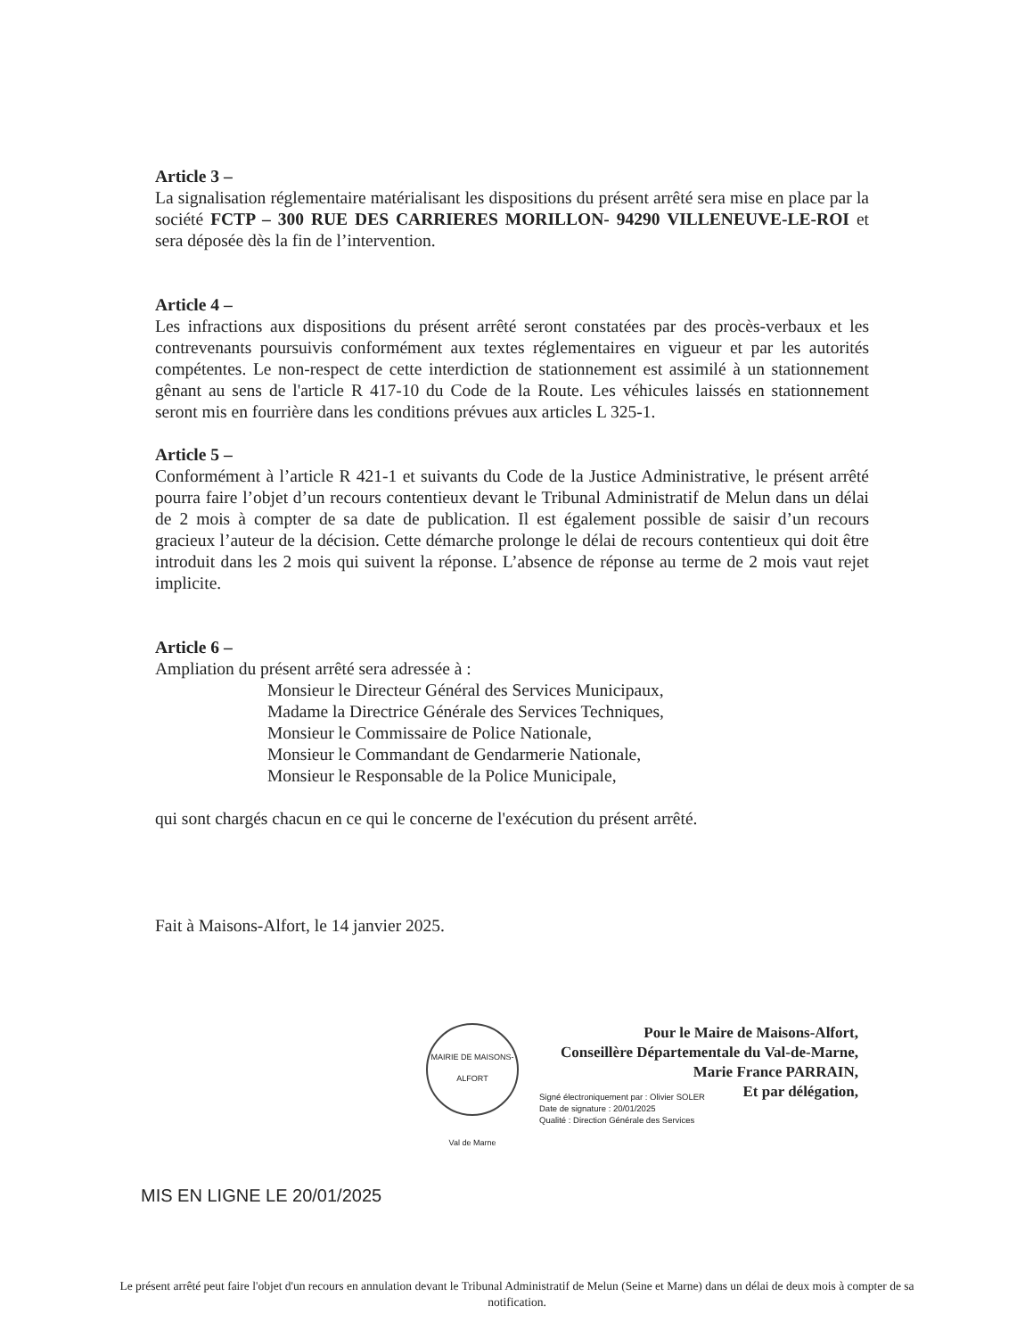Article 3 –
La signalisation réglementaire matérialisant les dispositions du présent arrêté sera mise en place par la société FCTP – 300 RUE DES CARRIERES MORILLON- 94290 VILLENEUVE-LE-ROI et sera déposée dès la fin de l’intervention.
Article 4 –
Les infractions aux dispositions du présent arrêté seront constatées par des procès-verbaux et les contrevenants poursuivis conformément aux textes réglementaires en vigueur et par les autorités compétentes. Le non-respect de cette interdiction de stationnement est assimilé à un stationnement gênant au sens de l'article R 417-10 du Code de la Route. Les véhicules laissés en stationnement seront mis en fourrière dans les conditions prévues aux articles L 325-1.
Article 5 –
Conformément à l’article R 421-1 et suivants du Code de la Justice Administrative, le présent arrêté pourra faire l’objet d’un recours contentieux devant le Tribunal Administratif de Melun dans un délai de 2 mois à compter de sa date de publication. Il est également possible de saisir d’un recours gracieux l’auteur de la décision. Cette démarche prolonge le délai de recours contentieux qui doit être introduit dans les 2 mois qui suivent la réponse. L’absence de réponse au terme de 2 mois vaut rejet implicite.
Article 6 –
Ampliation du présent arrêté sera adressée à :
Monsieur le Directeur Général des Services Municipaux,
Madame la Directrice Générale des Services Techniques,
Monsieur le Commissaire de Police Nationale,
Monsieur le Commandant de Gendarmerie Nationale,
Monsieur le Responsable de la Police Municipale,
qui sont chargés chacun en ce qui le concerne de l'exécution du présent arrêté.
Fait à Maisons-Alfort, le 14 janvier 2025.
MAIRIE DE MAISONS-ALFORT
Val de Marne
Pour le Maire de Maisons-Alfort,
Conseillère Départementale du Val-de-Marne,
Marie France PARRAIN,
Et par délégation,
Signé électroniquement par : Olivier SOLER
Date de signature : 20/01/2025
Qualité : Direction Générale des Services
MIS EN LIGNE LE 20/01/2025
Le présent arrêté peut faire l'objet d'un recours en annulation devant le Tribunal Administratif de Melun (Seine et Marne) dans un délai de deux mois à compter de sa notification.